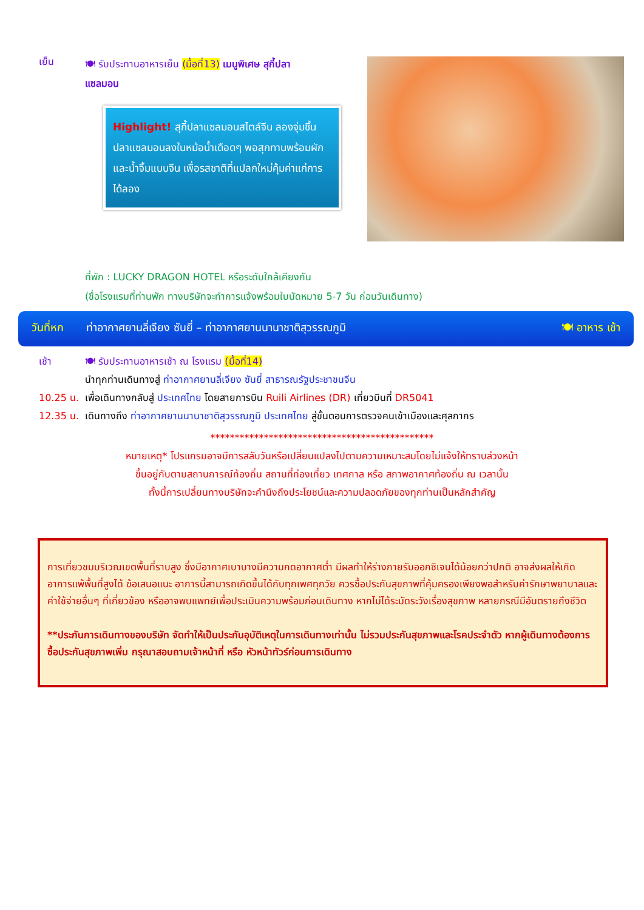เย็น
🍽 รับประทานอาหารเย็น (มื้อที่13) เมนูพิเศษ สุกี้ปลาแซลมอน
Highlight! สุกี้ปลาแซลมอนสไตล์จีน ลองจุ่มชิ้นปลาแซลมอนลงในหม้อน้ำเดือดๆ พอสุกทานพร้อมผัก และน้ำจิ้มแบบจีน เพื่อรสชาติที่แปลกใหม่คุ้มค่าแก่การได้ลอง
ที่พัก : LUCKY DRAGON HOTEL หรือระดับใกล้เคียงกัน
(ชื่อโรงแรมที่ท่านพัก ทางบริษัทจะทำการแจ้งพร้อมใบนัดหมาย 5-7 วัน ก่อนวันเดินทาง)
วันที่หก ท่าอากาศยานลี่เจียง ซันยี่ – ท่าอากาศยานนานาชาติสุวรรณภูมิ 🍽 อาหาร เช้า
เช้า 🍽 รับประทานอาหารเช้า ณ โรงแรม (มื้อที่14)
นำทุกท่านเดินทางสู่ ท่าอากาศยานลี่เจียง ซันยี่ สาธารณรัฐประชาชนจีน
10.25 น. เพื่อเดินทางกลับสู่ ประเทศไทย โดยสายการบิน Ruili Airlines (DR) เที่ยวบินที่ DR5041
12.35 น. เดินทางถึง ท่าอากาศยานนานาชาติสุวรรณภูมิ ประเทศไทย สู่ขั้นตอนการตรวจคนเข้าเมืองและศุลกากร
**********************************************
หมายเหตุ* โปรแกรมอาจมีการสลับวันหรือเปลี่ยนแปลงไปตามความเหมาะสมโดยไม่แจ้งให้ทราบล่วงหน้า
ขึ้นอยู่กับตามสถานการณ์ท้องถิ่น สถานที่ท่องเที่ยว เทศกาล หรือ สภาพอากาศท้องถิ่น ณ เวลานั้น
ทั้งนี้การเปลี่ยนทางบริษัทจะคำนึงถึงประโยชน์และความปลอดภัยของทุกท่านเป็นหลักสำคัญ
การเที่ยวชมบริเวณเขตพื้นที่ราบสูง ซึ่งมีอากาศเบาบางมีความกดอากาศต่ำ มีผลทำให้ร่างกายรับออกซิเจนได้น้อยกว่าปกติ อาจส่งผลให้เกิดอาการแพ้พื้นที่สูงได้ ข้อเสนอแนะ อาการนี้สามารถเกิดขึ้นได้กับทุกเพศทุกวัย ควรซื้อประกันสุขภาพที่คุ้มครองเพียงพอสำหรับค่ารักษาพยาบาลและค่าใช้จ่ายอื่นๆ ที่เกี่ยวข้อง หรืออาจพบแพทย์เพื่อประเมินความพร้อมก่อนเดินทาง หากไม่ได้ระมัดระวังเรื่องสุขภาพ หลายกรณีมีอันตรายถึงชีวิต
**ประกันการเดินทางของบริษัท จัดทำให้เป็นประกันอุบัติเหตุในการเดินทางเท่านั้น ไม่รวมประกันสุขภาพและโรคประจำตัว หากผู้เดินทางต้องการซื้อประกันสุขภาพเพิ่ม กรุณาสอบถามเจ้าหน้าที่ หรือ หัวหน้าทัวร์ก่อนการเดินทาง